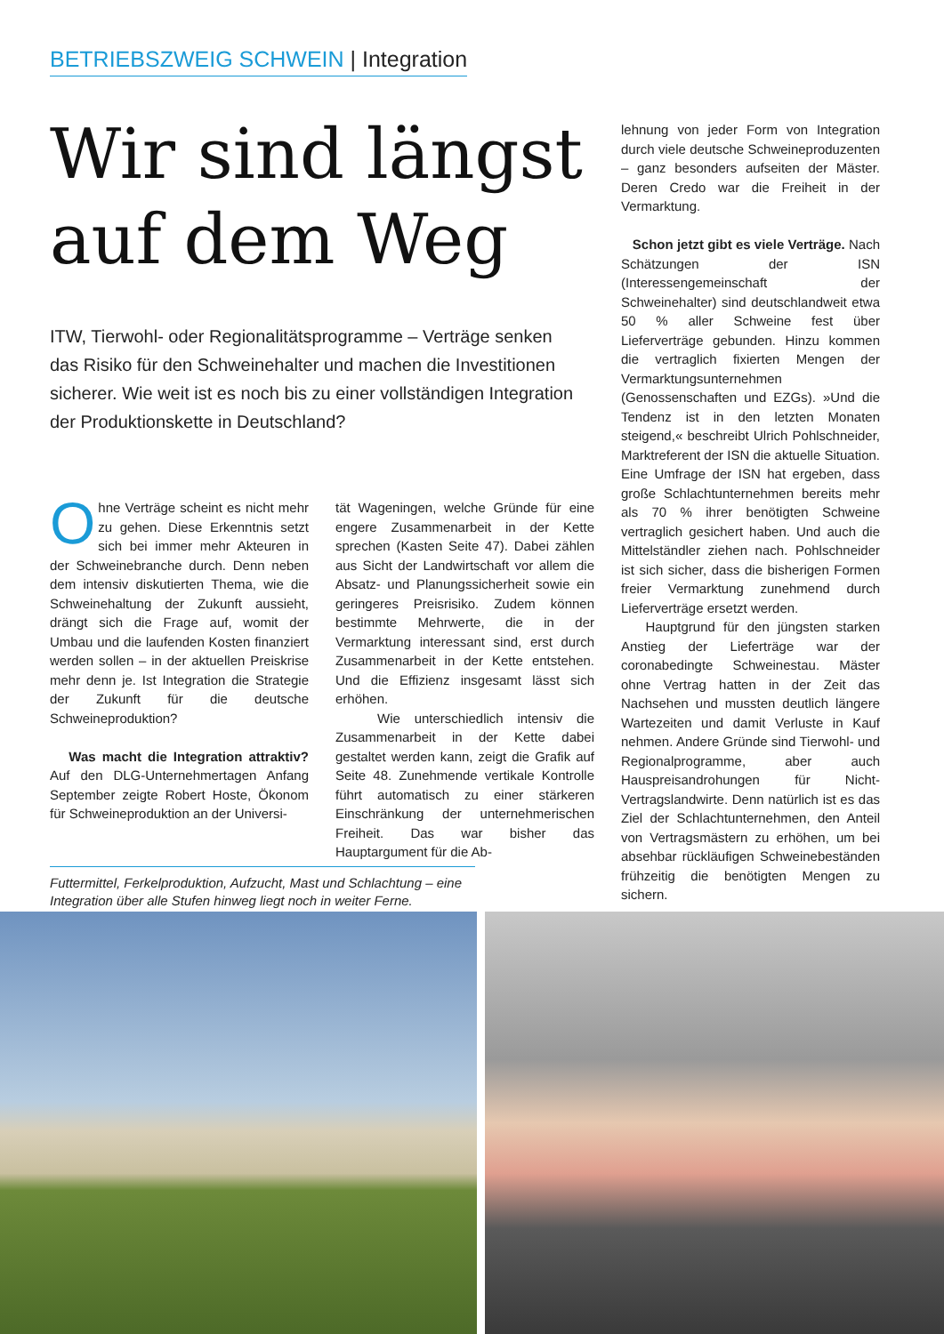BETRIEBSZWEIG SCHWEIN | Integration
Wir sind längst auf dem Weg
ITW, Tierwohl- oder Regionalitätsprogramme – Verträge senken das Risiko für den Schweinehalter und machen die Investitionen sicherer. Wie weit ist es noch bis zu einer vollständigen Integration der Produktionskette in Deutschland?
Ohne Verträge scheint es nicht mehr zu gehen. Diese Erkenntnis setzt sich bei immer mehr Akteuren in der Schweinebranche durch. Denn neben dem intensiv diskutierten Thema, wie die Schweinehaltung der Zukunft aussieht, drängt sich die Frage auf, womit der Umbau und die laufenden Kosten finanziert werden sollen – in der aktuellen Preiskrise mehr denn je. Ist Integration die Strategie der Zukunft für die deutsche Schweineproduktion?
Was macht die Integration attraktiv? Auf den DLG-Unternehmertagen Anfang September zeigte Robert Hoste, Ökonom für Schweineproduktion an der Universi-
tät Wageningen, welche Gründe für eine engere Zusammenarbeit in der Kette sprechen (Kasten Seite 47). Dabei zählen aus Sicht der Landwirtschaft vor allem die Absatz- und Planungssicherheit sowie ein geringeres Preisrisiko. Zudem können bestimmte Mehrwerte, die in der Vermarktung interessant sind, erst durch Zusammenarbeit in der Kette entstehen. Und die Effizienz insgesamt lässt sich erhöhen.
Wie unterschiedlich intensiv die Zusammenarbeit in der Kette dabei gestaltet werden kann, zeigt die Grafik auf Seite 48. Zunehmende vertikale Kontrolle führt automatisch zu einer stärkeren Einschränkung der unternehmerischen Freiheit. Das war bisher das Hauptargument für die Ab-
lehnung von jeder Form von Integration durch viele deutsche Schweineproduzenten – ganz besonders aufseiten der Mäster. Deren Credo war die Freiheit in der Vermarktung.
Schon jetzt gibt es viele Verträge. Nach Schätzungen der ISN (Interessengemeinschaft der Schweinehalter) sind deutschlandweit etwa 50 % aller Schweine fest über Lieferverträge gebunden. Hinzu kommen die vertraglich fixierten Mengen der Vermarktungsunternehmen (Genossenschaften und EZGs). »Und die Tendenz ist in den letzten Monaten steigend,« beschreibt Ulrich Pohlschneider, Marktreferent der ISN die aktuelle Situation. Eine Umfrage der ISN hat ergeben, dass große Schlachtunternehmen bereits mehr als 70 % ihrer benötigten Schweine vertraglich gesichert haben. Und auch die Mittelständler ziehen nach. Pohlschneider ist sich sicher, dass die bisherigen Formen freier Vermarktung zunehmend durch Lieferverträge ersetzt werden.
Hauptgrund für den jüngsten starken Anstieg der Lieferträge war der coronabedingte Schweinestau. Mäster ohne Vertrag hatten in der Zeit das Nachsehen und mussten deutlich längere Wartezeiten und damit Verluste in Kauf nehmen. Andere Gründe sind Tierwohl- und Regionalprogramme, aber auch Hauspreisandrohungen für Nicht-Vertragslandwirte. Denn natürlich ist es das Ziel der Schlachtunternehmen, den Anteil von Vertragsmästern zu erhöhen, um bei absehbar rückläufigen Schweinebeständen frühzeitig die benötigten Mengen zu sichern.
Futtermittel, Ferkelproduktion, Aufzucht, Mast und Schlachtung – eine Integration über alle Stufen hinweg liegt noch in weiter Ferne.